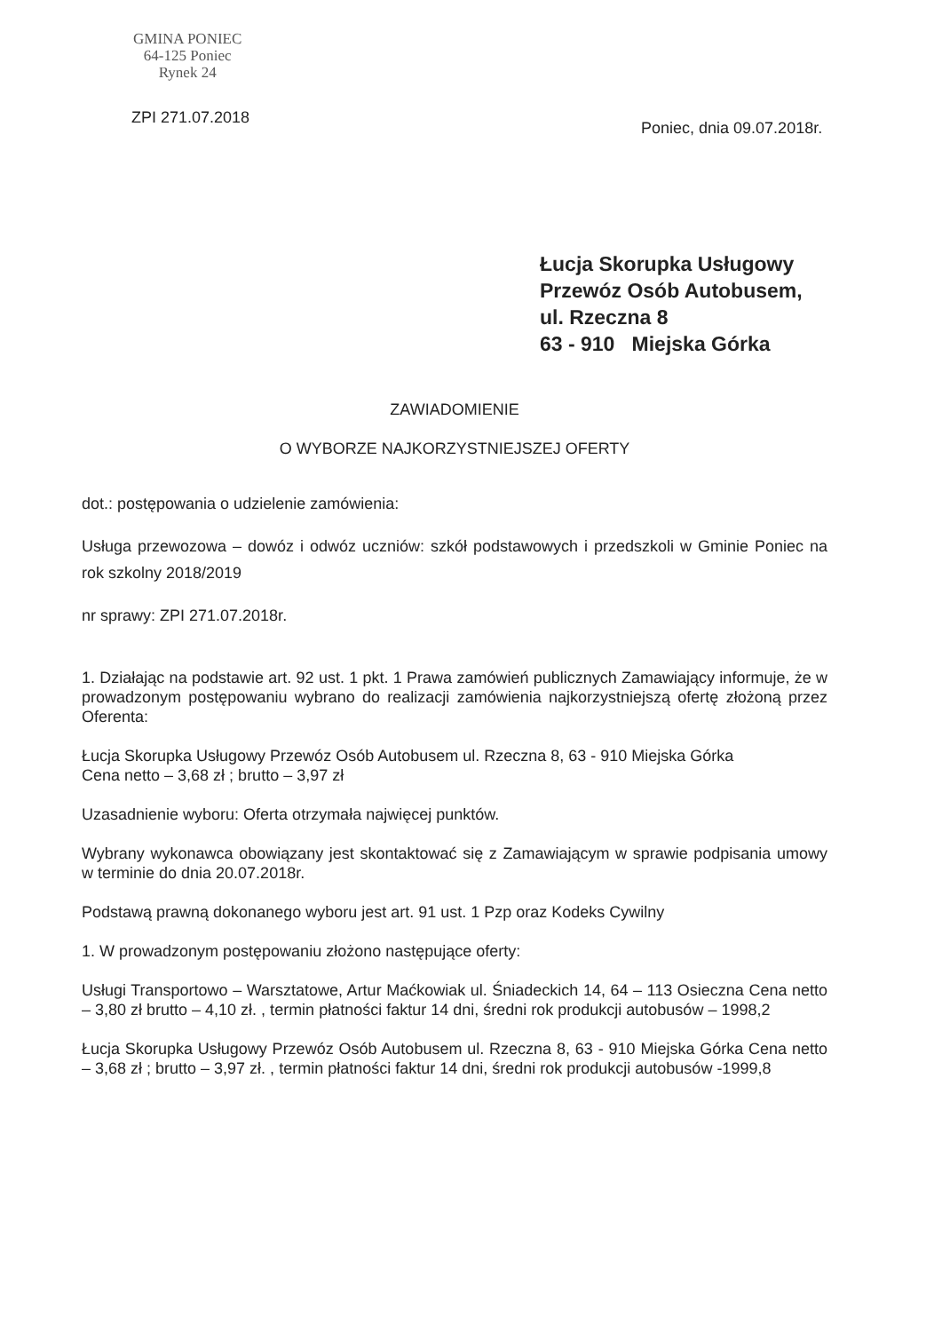GMINA PONIEC
64-125 Poniec
Rynek 24
ZPI 271.07.2018
Poniec, dnia 09.07.2018r.
Łucja Skorupka Usługowy
Przewóz Osób Autobusem,
ul. Rzeczna 8
63 - 910 Miejska Górka
ZAWIADOMIENIE
O WYBORZE NAJKORZYSTNIEJSZEJ OFERTY
dot.: postępowania o udzielenie zamówienia:
Usługa przewozowa – dowóz i odwóz uczniów: szkół podstawowych i przedszkoli w Gminie Poniec na rok szkolny 2018/2019
nr sprawy: ZPI 271.07.2018r.
1. Działając na podstawie art. 92 ust. 1 pkt. 1 Prawa zamówień publicznych Zamawiający informuje, że w prowadzonym postępowaniu wybrano do realizacji zamówienia najkorzystniejszą ofertę złożoną przez Oferenta:
Łucja Skorupka Usługowy Przewóz Osób Autobusem ul. Rzeczna 8, 63 - 910 Miejska Górka
Cena netto – 3,68 zł ; brutto – 3,97 zł
Uzasadnienie wyboru: Oferta otrzymała najwięcej punktów.
Wybrany wykonawca obowiązany jest skontaktować się z Zamawiającym w sprawie podpisania umowy w terminie do dnia 20.07.2018r.
Podstawą prawną dokonanego wyboru jest art. 91 ust. 1 Pzp oraz Kodeks Cywilny
1. W prowadzonym postępowaniu złożono następujące oferty:
Usługi Transportowo – Warsztatowe, Artur Maćkowiak ul. Śniadeckich 14, 64 – 113 Osieczna Cena netto – 3,80 zł brutto – 4,10 zł. , termin płatności faktur 14 dni, średni rok produkcji autobusów – 1998,2
Łucja Skorupka Usługowy Przewóz Osób Autobusem ul. Rzeczna 8, 63 - 910 Miejska Górka Cena netto – 3,68 zł ; brutto – 3,97 zł. , termin płatności faktur 14 dni, średni rok produkcji autobusów -1999,8